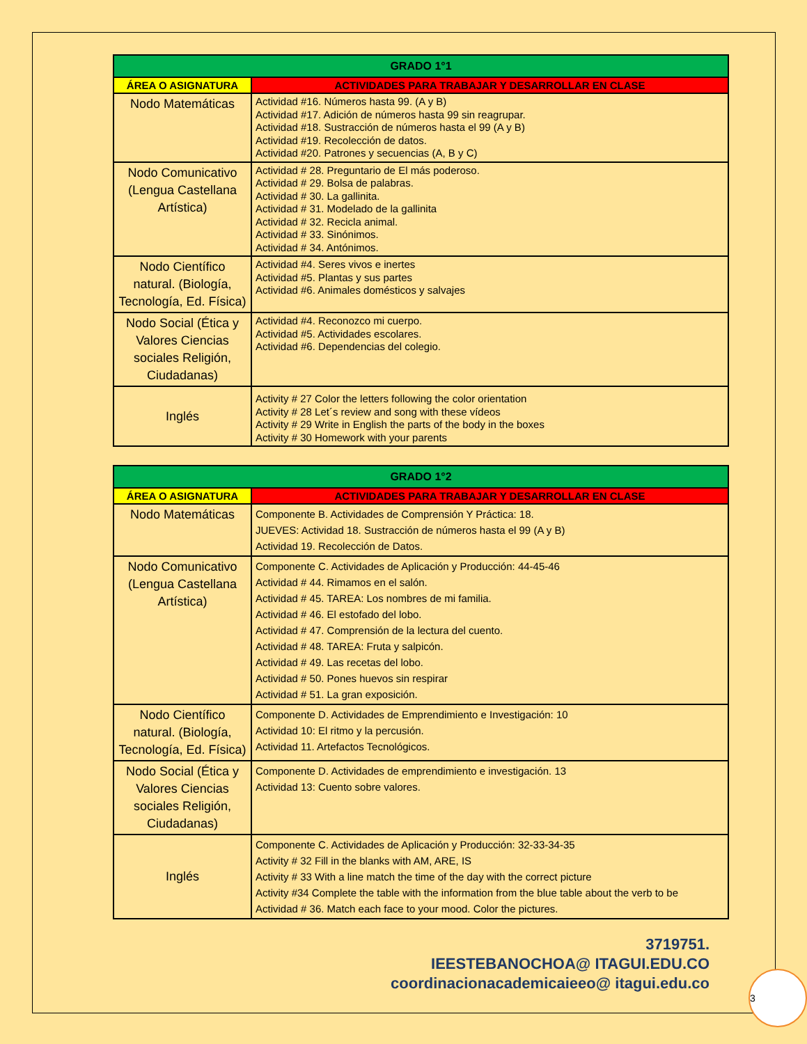| GRADO 1°1 | |
| --- | --- |
| ÁREA O ASIGNATURA | ACTIVIDADES PARA TRABAJAR Y DESARROLLAR EN CLASE |
| Nodo Matemáticas | Actividad #16. Números hasta 99. (A y B) Actividad #17. Adición de números hasta 99 sin reagrupar. Actividad #18. Sustracción de números hasta el 99 (A y B) Actividad #19. Recolección de datos. Actividad #20. Patrones y secuencias (A, B y C) |
| Nodo Comunicativo (Lengua Castellana Artística) | Actividad # 28. Preguntario de El más poderoso. Actividad # 29. Bolsa de palabras. Actividad # 30. La gallinita. Actividad # 31. Modelado de la gallinita Actividad # 32. Recicla animal. Actividad # 33. Sinónimos. Actividad # 34. Antónimos. |
| Nodo Científico natural. (Biología, Tecnología, Ed. Física) | Actividad #4. Seres vivos e inertes Actividad #5. Plantas y sus partes Actividad #6. Animales domésticos y salvajes |
| Nodo Social (Ética y Valores Ciencias sociales Religión, Ciudadanas) | Actividad #4. Reconozco mi cuerpo. Actividad #5. Actividades escolares. Actividad #6. Dependencias del colegio. |
| Inglés | Activity # 27 Color the letters following the color orientation Activity # 28 Let´s review and song with these vídeos Activity # 29 Write in English the parts of the body in the boxes Activity # 30 Homework with your parents |
| GRADO 1°2 | |
| --- | --- |
| ÁREA O ASIGNATURA | ACTIVIDADES PARA TRABAJAR Y DESARROLLAR EN CLASE |
| Nodo Matemáticas | Componente B. Actividades de Comprensión Y Práctica: 18. JUEVES: Actividad 18. Sustracción de números hasta el 99 (A y B) Actividad 19. Recolección de Datos. |
| Nodo Comunicativo (Lengua Castellana Artística) | Componente C. Actividades de Aplicación y Producción: 44-45-46 Actividad # 44. Rimamos en el salón. Actividad # 45. TAREA: Los nombres de mi familia. Actividad # 46. El estofado del lobo. Actividad # 47. Comprensión de la lectura del cuento. Actividad # 48. TAREA: Fruta y salpicón. Actividad # 49. Las recetas del lobo. Actividad # 50. Pones huevos sin respirar Actividad # 51. La gran exposición. |
| Nodo Científico natural. (Biología, Tecnología, Ed. Física) | Componente D. Actividades de Emprendimiento e Investigación: 10 Actividad 10: El ritmo y la percusión. Actividad 11. Artefactos Tecnológicos. |
| Nodo Social (Ética y Valores Ciencias sociales Religión, Ciudadanas) | Componente D. Actividades de emprendimiento e investigación. 13 Actividad 13: Cuento sobre valores. |
| Inglés | Componente C. Actividades de Aplicación y Producción: 32-33-34-35 Activity # 32 Fill in the blanks with AM, ARE, IS Activity # 33 With a line match the time of the day with the correct picture Activity #34 Complete the table with the information from the blue table about the verb to be Actividad # 36. Match each face to your mood. Color the pictures. |
3719751.
IEESTEBANOCHOA@ ITAGUI.EDU.CO
coordinacionacademicaieeo@ itagui.edu.co
3